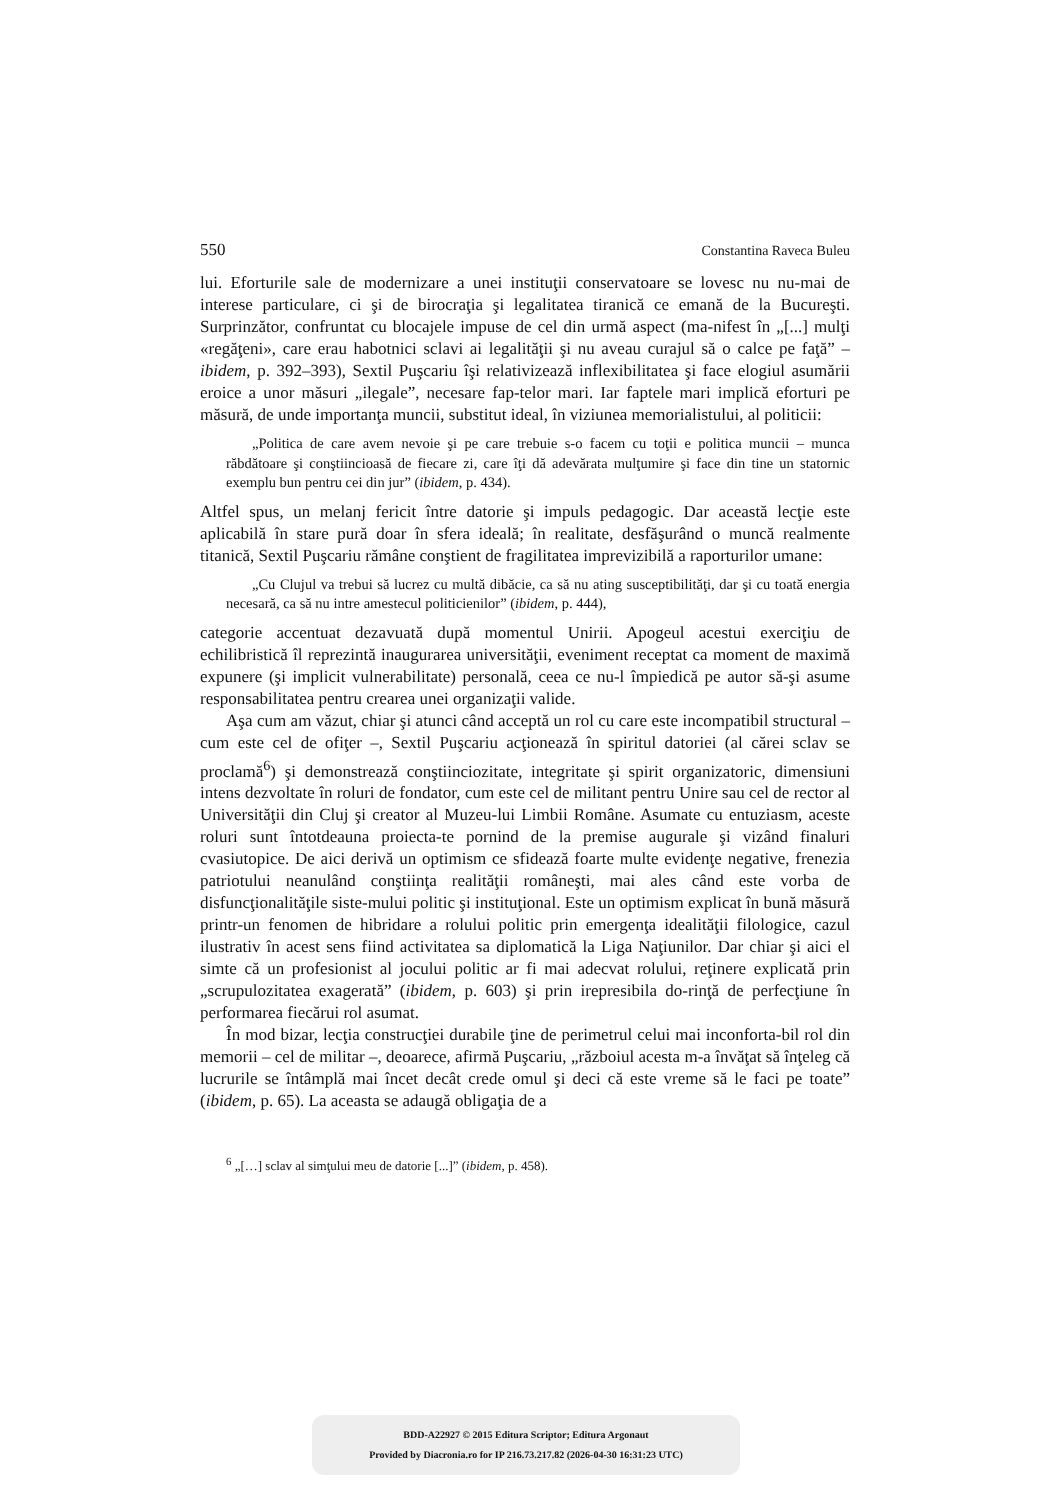550 Constantina Raveca Buleu
lui. Eforturile sale de modernizare a unei instituţii conservatoare se lovesc nu nu-mai de interese particulare, ci şi de birocraţia şi legalitatea tiranică ce emană de la Bucureşti. Surprinzător, confruntat cu blocajele impuse de cel din urmă aspect (ma-nifest în „[...] mulţi «regăţeni», care erau habotnici sclavi ai legalităţii şi nu aveau curajul să o calce pe faţă” – ibidem, p. 392–393), Sextil Puşcariu îşi relativizează inflexibilitatea şi face elogiul asumării eroice a unor măsuri „ilegale”, necesare fap-telor mari. Iar faptele mari implică eforturi pe măsură, de unde importanţa muncii, substitut ideal, în viziunea memorialistului, al politicii:
„Politica de care avem nevoie şi pe care trebuie s-o facem cu toţii e politica muncii – munca răbdătoare şi conştiincioasă de fiecare zi, care îţi dă adevărata mulţumire şi face din tine un statornic exemplu bun pentru cei din jur” (ibidem, p. 434).
Altfel spus, un melanj fericit între datorie şi impuls pedagogic. Dar această lecţie este aplicabilă în stare pură doar în sfera ideală; în realitate, desfăşurând o muncă realmente titanică, Sextil Puşcariu rămâne conştient de fragilitatea imprevizibilă a raporturilor umane:
„Cu Clujul va trebui să lucrez cu multă dibăcie, ca să nu ating susceptibilităţi, dar şi cu toată energia necesară, ca să nu intre amestecul politicienilor” (ibidem, p. 444),
categorie accentuat dezavuată după momentul Unirii. Apogeul acestui exerciţiu de echilibristică îl reprezintă inaugurarea universităţii, eveniment receptat ca moment de maximă expunere (şi implicit vulnerabilitate) personală, ceea ce nu-l împiedică pe autor să-şi asume responsabilitatea pentru crearea unei organizaţii valide.
Aşa cum am văzut, chiar şi atunci când acceptă un rol cu care este incompatibil structural – cum este cel de ofiţer –, Sextil Puşcariu acţionează în spiritul datoriei (al cărei sclav se proclamă<sup>6</sup>) şi demonstrează conştiinciozitate, integritate şi spirit organizatoric, dimensiuni intens dezvoltate în roluri de fondator, cum este cel de militant pentru Unire sau cel de rector al Universităţii din Cluj şi creator al Muzeu-lui Limbii Române. Asumate cu entuziasm, aceste roluri sunt întotdeauna proiecta-te pornind de la premise augurale şi vizând finaluri cvasiutopice. De aici derivă un optimism ce sfidează foarte multe evidenţe negative, frenezia patriotului neanulând conştiinţa realităţii româneşti, mai ales când este vorba de disfuncţionalităţile siste-mului politic şi instituţional. Este un optimism explicat în bună măsură printr-un fenomen de hibridare a rolului politic prin emergenţa idealităţii filologice, cazul ilustrativ în acest sens fiind activitatea sa diplomatică la Liga Naţiunilor. Dar chiar şi aici el simte că un profesionist al jocului politic ar fi mai adecvat rolului, reţinere explicată prin „scrupulozitatea exagerată” (ibidem, p. 603) şi prin irepresibila do-rinţă de perfecţiune în performarea fiecărui rol asumat.
În mod bizar, lecţia construcţiei durabile ţine de perimetrul celui mai inconforta-bil rol din memorii – cel de militar –, deoarece, afirmă Puşcariu, „războiul acesta m-a învăţat să înţeleg că lucrurile se întâmplă mai încet decât crede omul şi deci că este vreme să le faci pe toate” (ibidem, p. 65). La aceasta se adaugă obligaţia de a
<sup>6</sup> „[…] sclav al simţului meu de datorie [...]” (ibidem, p. 458).
BDD-A22927 © 2015 Editura Scriptor; Editura Argonaut
Provided by Diacronia.ro for IP 216.73.217.82 (2026-04-30 16:31:23 UTC)